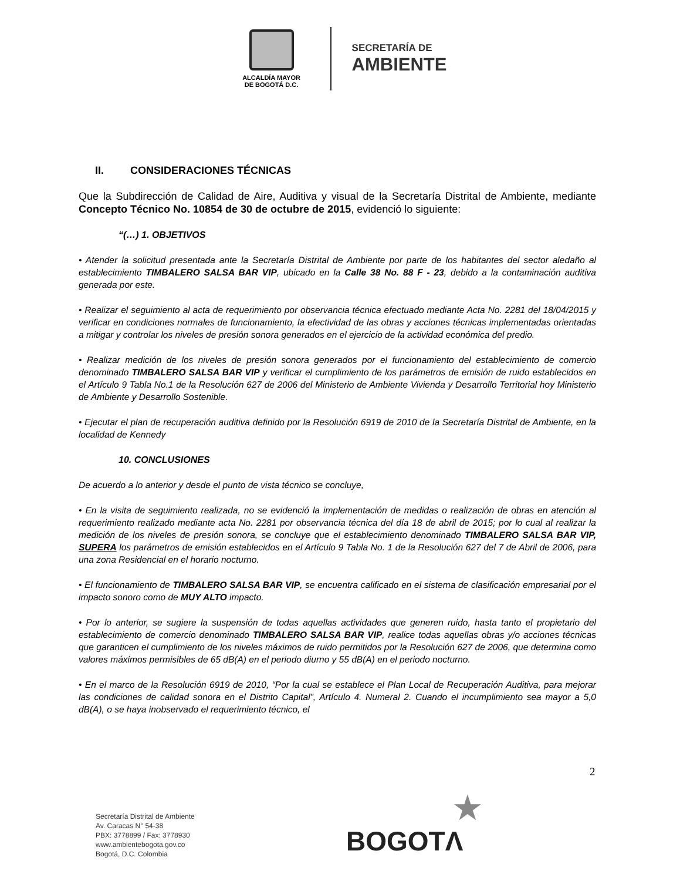ALCALDÍA MAYOR
DE BOGOTÁ D.C.
SECRETARÍA DE
AMBIENTE
II. CONSIDERACIONES TÉCNICAS
Que la Subdirección de Calidad de Aire, Auditiva y visual de la Secretaría Distrital de Ambiente, mediante Concepto Técnico No. 10854 de 30 de octubre de 2015, evidenció lo siguiente:
“(…) 1. OBJETIVOS
• Atender la solicitud presentada ante la Secretaría Distrital de Ambiente por parte de los habitantes del sector aledaño al establecimiento TIMBALERO SALSA BAR VIP, ubicado en la Calle 38 No. 88 F - 23, debido a la contaminación auditiva generada por este.
• Realizar el seguimiento al acta de requerimiento por observancia técnica efectuado mediante Acta No. 2281 del 18/04/2015 y verificar en condiciones normales de funcionamiento, la efectividad de las obras y acciones técnicas implementadas orientadas a mitigar y controlar los niveles de presión sonora generados en el ejercicio de la actividad económica del predio.
• Realizar medición de los niveles de presión sonora generados por el funcionamiento del establecimiento de comercio denominado TIMBALERO SALSA BAR VIP y verificar el cumplimiento de los parámetros de emisión de ruido establecidos en el Artículo 9 Tabla No.1 de la Resolución 627 de 2006 del Ministerio de Ambiente Vivienda y Desarrollo Territorial hoy Ministerio de Ambiente y Desarrollo Sostenible.
• Ejecutar el plan de recuperación auditiva definido por la Resolución 6919 de 2010 de la Secretaría Distrital de Ambiente, en la localidad de Kennedy
10. CONCLUSIONES
De acuerdo a lo anterior y desde el punto de vista técnico se concluye,
• En la visita de seguimiento realizada, no se evidenció la implementación de medidas o realización de obras en atención al requerimiento realizado mediante acta No. 2281 por observancia técnica del día 18 de abril de 2015; por lo cual al realizar la medición de los niveles de presión sonora, se concluye que el establecimiento denominado TIMBALERO SALSA BAR VIP, SUPERA los parámetros de emisión establecidos en el Artículo 9 Tabla No. 1 de la Resolución 627 del 7 de Abril de 2006, para una zona Residencial en el horario nocturno.
• El funcionamiento de TIMBALERO SALSA BAR VIP, se encuentra calificado en el sistema de clasificación empresarial por el impacto sonoro como de MUY ALTO impacto.
• Por lo anterior, se sugiere la suspensión de todas aquellas actividades que generen ruido, hasta tanto el propietario del establecimiento de comercio denominado TIMBALERO SALSA BAR VIP, realice todas aquellas obras y/o acciones técnicas que garanticen el cumplimiento de los niveles máximos de ruido permitidos por la Resolución 627 de 2006, que determina como valores máximos permisibles de 65 dB(A) en el periodo diurno y 55 dB(A) en el periodo nocturno.
• En el marco de la Resolución 6919 de 2010, “Por la cual se establece el Plan Local de Recuperación Auditiva, para mejorar las condiciones de calidad sonora en el Distrito Capital”, Artículo 4. Numeral 2. Cuando el incumplimiento sea mayor a 5,0 dB(A), o se haya inobservado el requerimiento técnico, el
2
Secretaría Distrital de Ambiente
Av. Caracas N° 54-38
PBX: 3778899 / Fax: 3778930
www.ambientebogota.gov.co
Bogotá, D.C. Colombia
★
BOGOTΛ